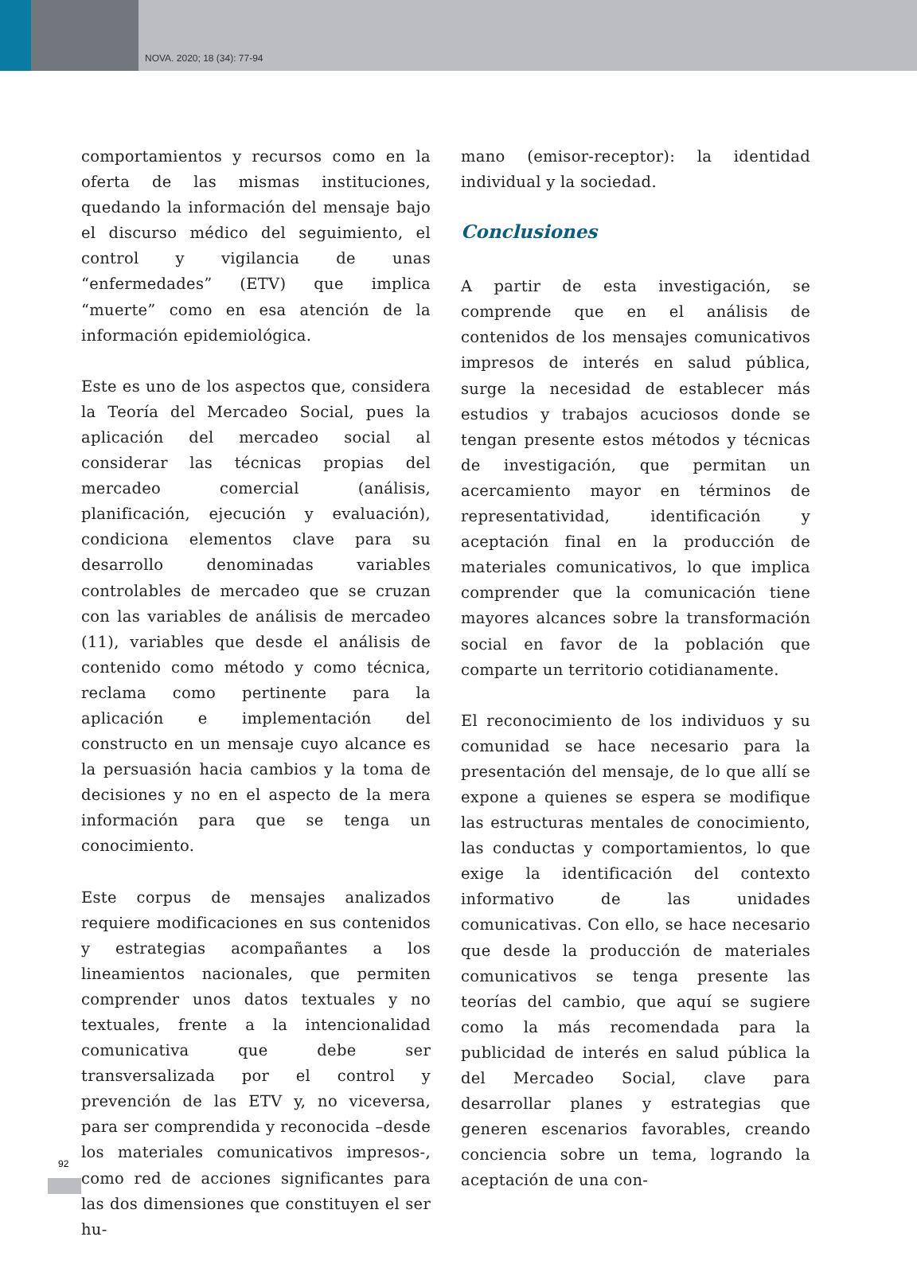NOVA. 2020; 18 (34): 77-94
comportamientos y recursos como en la oferta de las mismas instituciones, quedando la información del mensaje bajo el discurso médico del seguimiento, el control y vigilancia de unas “enfermedades” (ETV) que implica “muerte” como en esa atención de la información epidemiológica.
Este es uno de los aspectos que, considera la Teoría del Mercadeo Social, pues la aplicación del mercadeo social al considerar las técnicas propias del mercadeo comercial (análisis, planificación, ejecución y evaluación), condiciona elementos clave para su desarrollo denominadas variables controlables de mercadeo que se cruzan con las variables de análisis de mercadeo (11), variables que desde el análisis de contenido como método y como técnica, reclama como pertinente para la aplicación e implementación del constructo en un mensaje cuyo alcance es la persuasión hacia cambios y la toma de decisiones y no en el aspecto de la mera información para que se tenga un conocimiento.
Este corpus de mensajes analizados requiere modificaciones en sus contenidos y estrategias acompañantes a los lineamientos nacionales, que permiten comprender unos datos textuales y no textuales, frente a la intencionalidad comunicativa que debe ser transversalizada por el control y prevención de las ETV y, no viceversa, para ser comprendida y reconocida –desde los materiales comunicativos impresos-, como red de acciones significantes para las dos dimensiones que constituyen el ser hu-
mano (emisor-receptor): la identidad individual y la sociedad.
Conclusiones
A partir de esta investigación, se comprende que en el análisis de contenidos de los mensajes comunicativos impresos de interés en salud pública, surge la necesidad de establecer más estudios y trabajos acuciosos donde se tengan presente estos métodos y técnicas de investigación, que permitan un acercamiento mayor en términos de representatividad, identificación y aceptación final en la producción de materiales comunicativos, lo que implica comprender que la comunicación tiene mayores alcances sobre la transformación social en favor de la población que comparte un territorio cotidianamente.
El reconocimiento de los individuos y su comunidad se hace necesario para la presentación del mensaje, de lo que allí se expone a quienes se espera se modifique las estructuras mentales de conocimiento, las conductas y comportamientos, lo que exige la identificación del contexto informativo de las unidades comunicativas. Con ello, se hace necesario que desde la producción de materiales comunicativos se tenga presente las teorías del cambio, que aquí se sugiere como la más recomendada para la publicidad de interés en salud pública la del Mercadeo Social, clave para desarrollar planes y estrategias que generen escenarios favorables, creando conciencia sobre un tema, logrando la aceptación de una con-
92